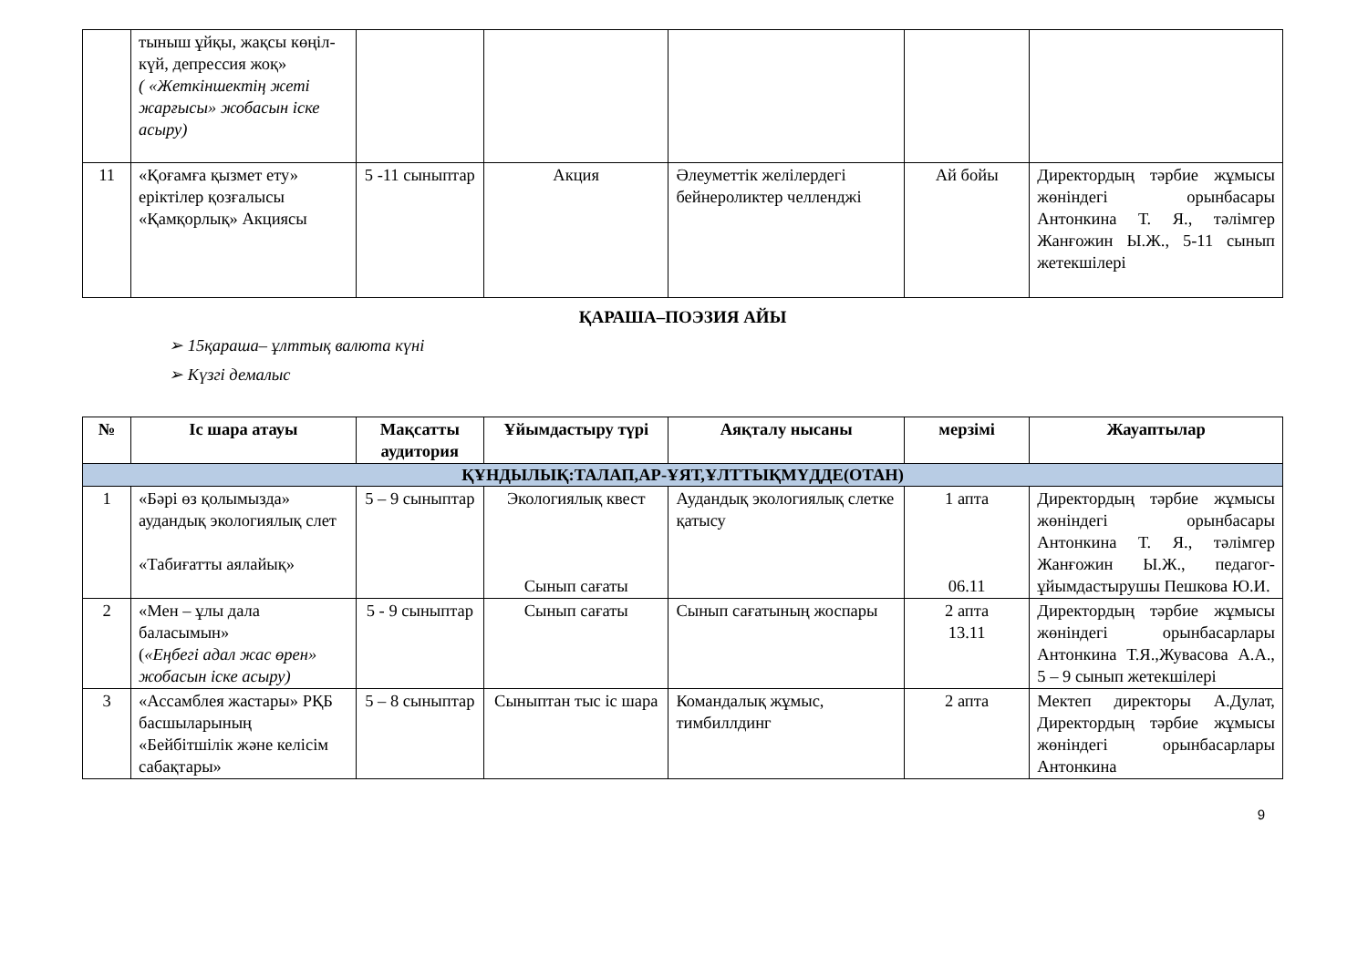| | тыныш ұйқы, жақсы көңіл-күй, депрессия жоқ» ( «Жеткіншектің жеті жарғысы» жобасын іске асыру) | | | | | |
| 11 | «Қоғамға қызмет ету» еріктілер қозғалысы «Қамқорлық» Акциясы | 5 -11 сыныптар | Акция | Әлеуметтік желілердегі бейнероликтер челленджі | Ай бойы | Директордың тәрбие жұмысы жөніндегі орынбасары Антонкина Т. Я., тәлімгер Жанғожин Ы.Ж., 5-11 сынып жетекшілері |
ҚАРАША–ПОЭЗИЯ АЙЫ
➢ 15қараша– ұлттық валюта күні
➢ Күзгі демалыс
| № | Іс шара атауы | Мақсатты аудитория | Ұйымдастыру түрі | Аяқталу нысаны | мерзімі | Жауаптылар |
| --- | --- | --- | --- | --- | --- | --- |
| ҚҰНДЫЛЫҚ:ТАЛАП,АР-ҰЯТ,ҰЛТТЫҚМҮДДЕ(ОТАН) | | | | | | |
| 1 | «Бәрі өз қолымызда» аудандық экологиялық слет «Табиғатты аялайық» | 5 – 9 сыныптар | Экологиялық квест Сынып сағаты | Аудандық экологиялық слетке қатысу | 1 апта 06.11 | Директордың тәрбие жұмысы жөніндегі орынбасары Антонкина Т. Я., тәлімгер Жанғожин Ы.Ж., педагог-ұйымдастырушы Пешкова Ю.И. |
| 2 | «Мен – ұлы дала баласымын» ( «Еңбегі адал жас өрен» жобасын іске асыру) | 5 - 9 сыныптар | Сынып сағаты | Сынып сағатының жоспары | 2 апта 13.11 | Директордың тәрбие жұмысы жөніндегі орынбасарлары Антонкина Т.Я.,Жувасова А.А., 5 – 9 сынып жетекшілері |
| 3 | «Ассамблея жастары» РҚБ басшыларының «Бейбітшілік және келісім сабақтары» | 5 – 8 сыныптар | Сыныптан тыс іс шара | Командалық жұмыс, тимбиллдинг | 2 апта | Мектеп директоры А.Дулат, Директордың тәрбие жұмысы жөніндегі орынбасарлары Антонкина |
9